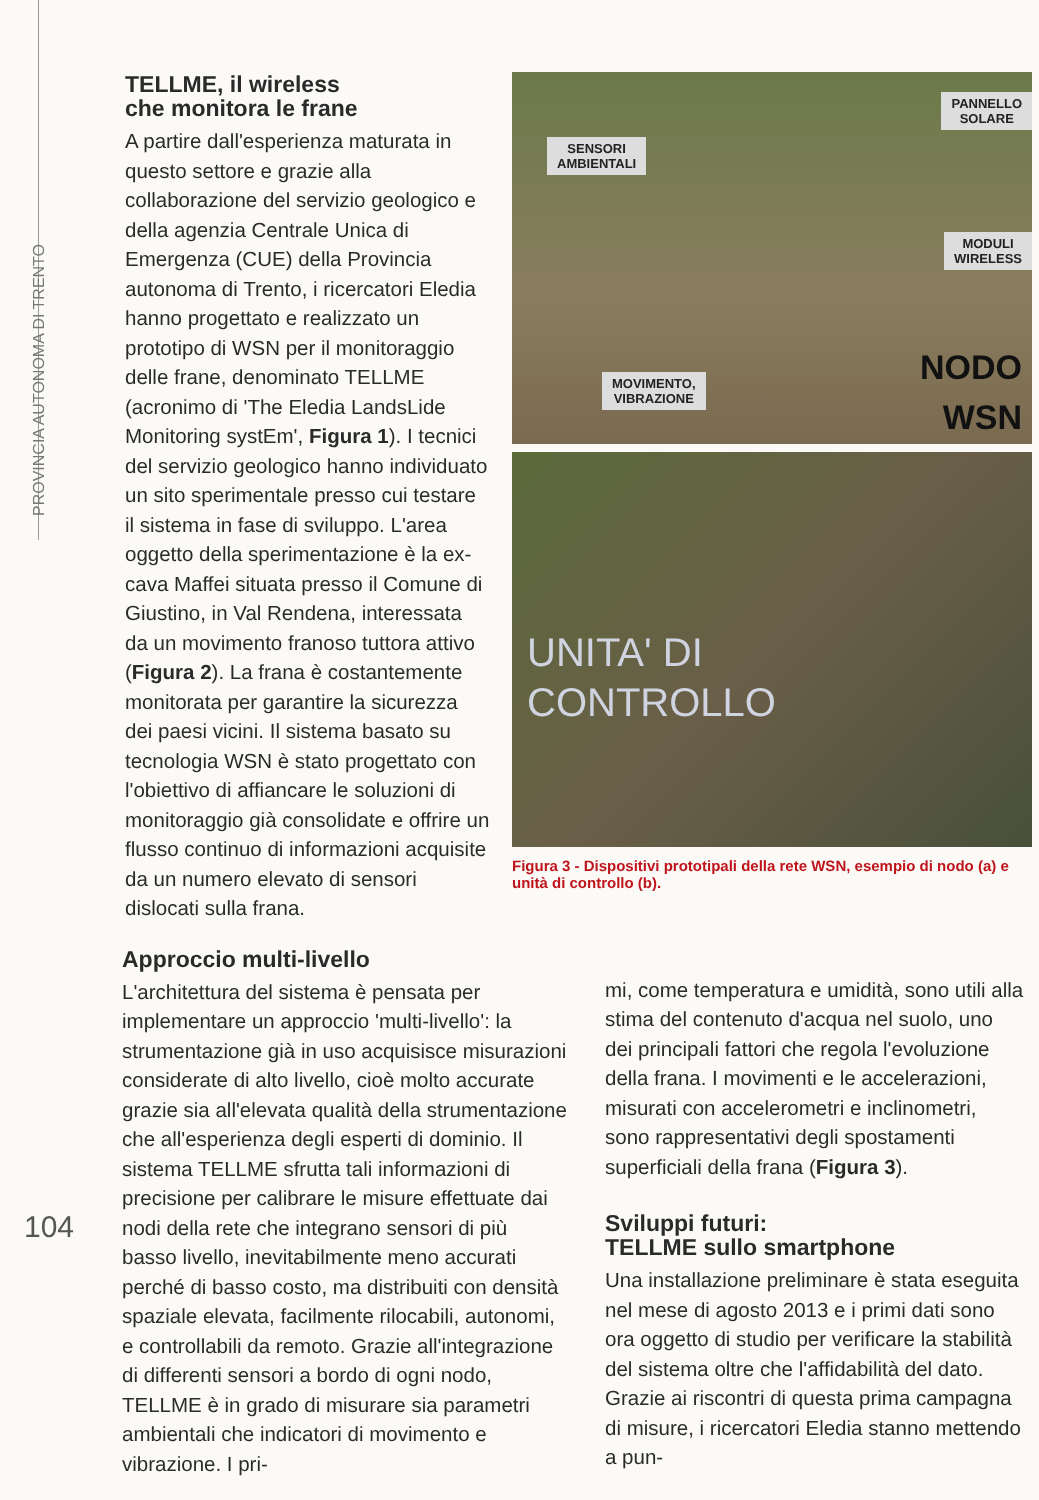PROVINCIA AUTONOMA DI TRENTO
TELLME, il wireless
che monitora le frane
A partire dall'esperienza maturata in questo settore e grazie alla collaborazione del servizio geologico e della agenzia Centrale Unica di Emergenza (CUE) della Provincia autonoma di Trento, i ricercatori Eledia hanno progettato e realizzato un prototipo di WSN per il monitoraggio delle frane, denominato TELLME (acronimo di 'The Eledia LandsLide Monitoring systEm', Figura 1). I tecnici del servizio geologico hanno individuato un sito sperimentale presso cui testare il sistema in fase di sviluppo. L'area oggetto della sperimentazione è la ex-cava Maffei situata presso il Comune di Giustino, in Val Rendena, interessata da un movimento franoso tuttora attivo (Figura 2). La frana è costantemente monitorata per garantire la sicurezza dei paesi vicini. Il sistema basato su tecnologia WSN è stato progettato con l'obiettivo di affiancare le soluzioni di monitoraggio già consolidate e offrire un flusso continuo di informazioni acquisite da un numero elevato di sensori dislocati sulla frana.
SENSORI
AMBIENTALI
PANNELLO
SOLARE
MODULI
WIRELESS
MOVIMENTO,
VIBRAZIONE
NODO
WSN
UNITA' DI
CONTROLLO
Figura 3 - Dispositivi prototipali della rete WSN, esempio di nodo (a) e unità di controllo (b).
Approccio multi-livello
L'architettura del sistema è pensata per implementare un approccio 'multi-livello': la strumentazione già in uso acquisisce misurazioni considerate di alto livello, cioè molto accurate grazie sia all'elevata qualità della strumentazione che all'esperienza degli esperti di dominio. Il sistema TELLME sfrutta tali informazioni di precisione per calibrare le misure effettuate dai nodi della rete che integrano sensori di più basso livello, inevitabilmente meno accurati perché di basso costo, ma distribuiti con densità spaziale elevata, facilmente rilocabili, autonomi, e controllabili da remoto. Grazie all'integrazione di differenti sensori a bordo di ogni nodo, TELLME è in grado di misurare sia parametri ambientali che indicatori di movimento e vibrazione. I pri-
mi, come temperatura e umidità, sono utili alla stima del contenuto d'acqua nel suolo, uno dei principali fattori che regola l'evoluzione della frana. I movimenti e le accelerazioni, misurati con accelerometri e inclinometri, sono rappresentativi degli spostamenti superficiali della frana (Figura 3).
Sviluppi futuri:
TELLME sullo smartphone
Una installazione preliminare è stata eseguita nel mese di agosto 2013 e i primi dati sono ora oggetto di studio per verificare la stabilità del sistema oltre che l'affidabilità del dato. Grazie ai riscontri di questa prima campagna di misure, i ricercatori Eledia stanno mettendo a pun-
104